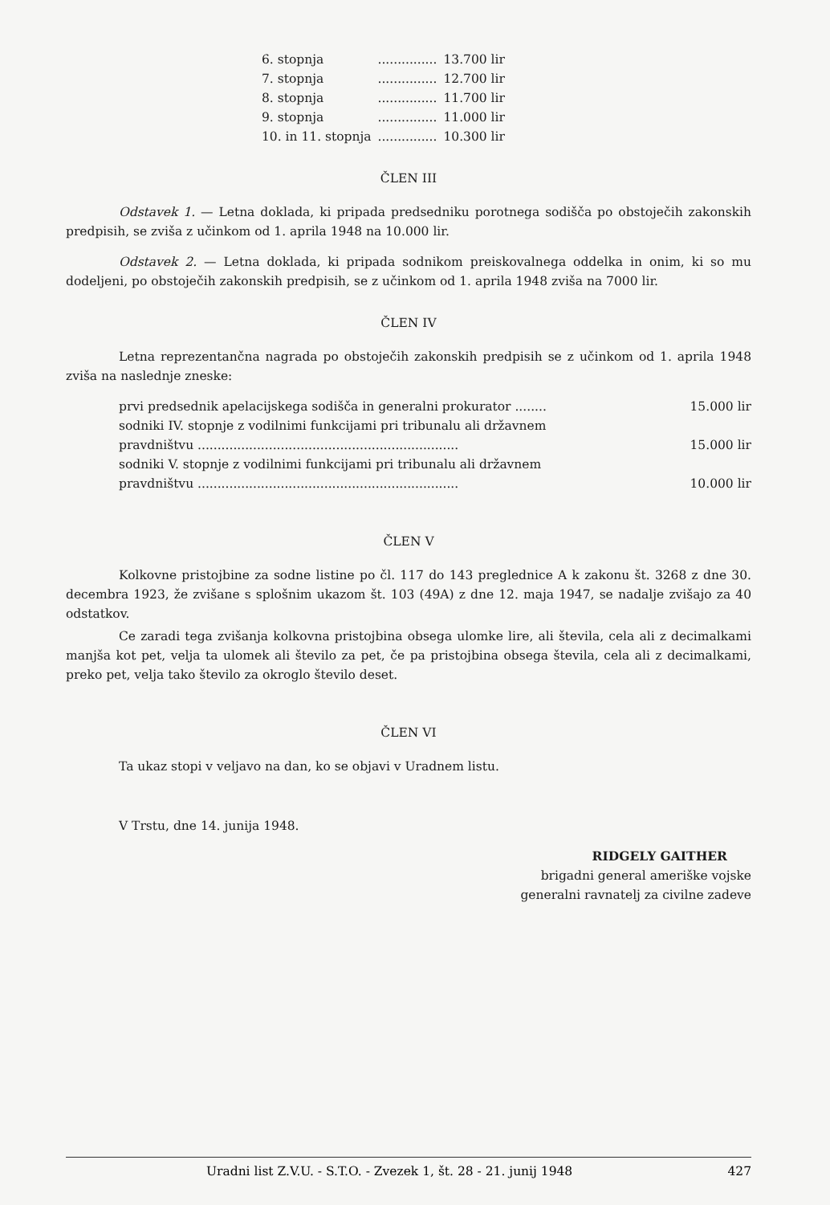| 6. stopnja | ............... | 13.700 lir |
| 7. stopnja | ............... | 12.700 lir |
| 8. stopnja | ............... | 11.700 lir |
| 9. stopnja | ............... | 11.000 lir |
| 10. in 11. stopnja | ............... | 10.300 lir |
ČLEN III
Odstavek 1. — Letna doklada, ki pripada predsedniku porotnega sodišča po obstoječih zakonskih predpisih, se zviša z učinkom od 1. aprila 1948 na 10.000 lir.
Odstavek 2. — Letna doklada, ki pripada sodnikom preiskovalnega oddelka in onim, ki so mu dodeljeni, po obstoječih zakonskih predpisih, se z učinkom od 1. aprila 1948 zviša na 7000 lir.
ČLEN IV
Letna reprezentančna nagrada po obstoječih zakonskih predpisih se z učinkom od 1. aprila 1948 zviša na naslednje zneske:
prvi predsednik apelacijskega sodišča in generalni prokurator ........ 15.000 lir
sodniki IV. stopnje z vodilnimi funkcijami pri tribunalu ali državnem
pravdništvu .................................................................. 15.000 lir
sodniki V. stopnje z vodilnimi funkcijami pri tribunalu ali državnem
pravdništvu .................................................................. 10.000 lir
ČLEN V
Kolkovne pristojbine za sodne listine po čl. 117 do 143 preglednice A k zakonu št. 3268 z dne 30. decembra 1923, že zvišane s splošnim ukazom št. 103 (49A) z dne 12. maja 1947, se nadalje zvišajo za 40 odstatkov.
Ce zaradi tega zvišanja kolkovna pristojbina obsega ulomke lire, ali števila, cela ali z decimalkami manjša kot pet, velja ta ulomek ali število za pet, če pa pristojbina obsega števila, cela ali z decimalkami, preko pet, velja tako število za okroglo število deset.
ČLEN VI
Ta ukaz stopi v veljavo na dan, ko se objavi v Uradnem listu.
V Trstu, dne 14. junija 1948.
RIDGELY GAITHER
brigadni general ameriške vojske
generalni ravnatelj za civilne zadeve
Uradni list Z.V.U. - S.T.O. - Zvezek 1, št. 28 - 21. junij 1948 427